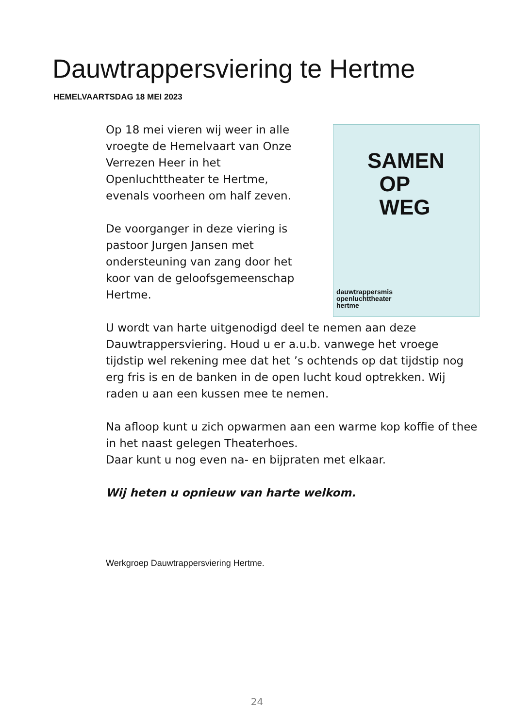Dauwtrappersviering te Hertme
HEMELVAARTSDAG 18 MEI 2023
Op 18 mei vieren wij weer in alle
vroegte de Hemelvaart van Onze
Verrezen Heer in het
Openluchttheater te Hertme,
evenals voorheen om half zeven.
De voorganger in deze viering is
pastoor Jurgen Jansen met
ondersteuning van zang door het
koor van de geloofsgemeenschap
Hertme.
SAMEN
OP
WEG
dauwtrappersmis
openluchttheater
hertme
U wordt van harte uitgenodigd deel te nemen aan deze Dauwtrappersviering. Houd u er a.u.b. vanwege het vroege tijdstip wel rekening mee dat het ’s ochtends op dat tijdstip nog erg fris is en de banken in de open lucht koud optrekken. Wij raden u aan een kussen mee te nemen.
Na afloop kunt u zich opwarmen aan een warme kop koffie of thee in het naast gelegen Theaterhoes.
Daar kunt u nog even na- en bijpraten met elkaar.
Wij heten u opnieuw van harte welkom.
Werkgroep Dauwtrappersviering Hertme.
24